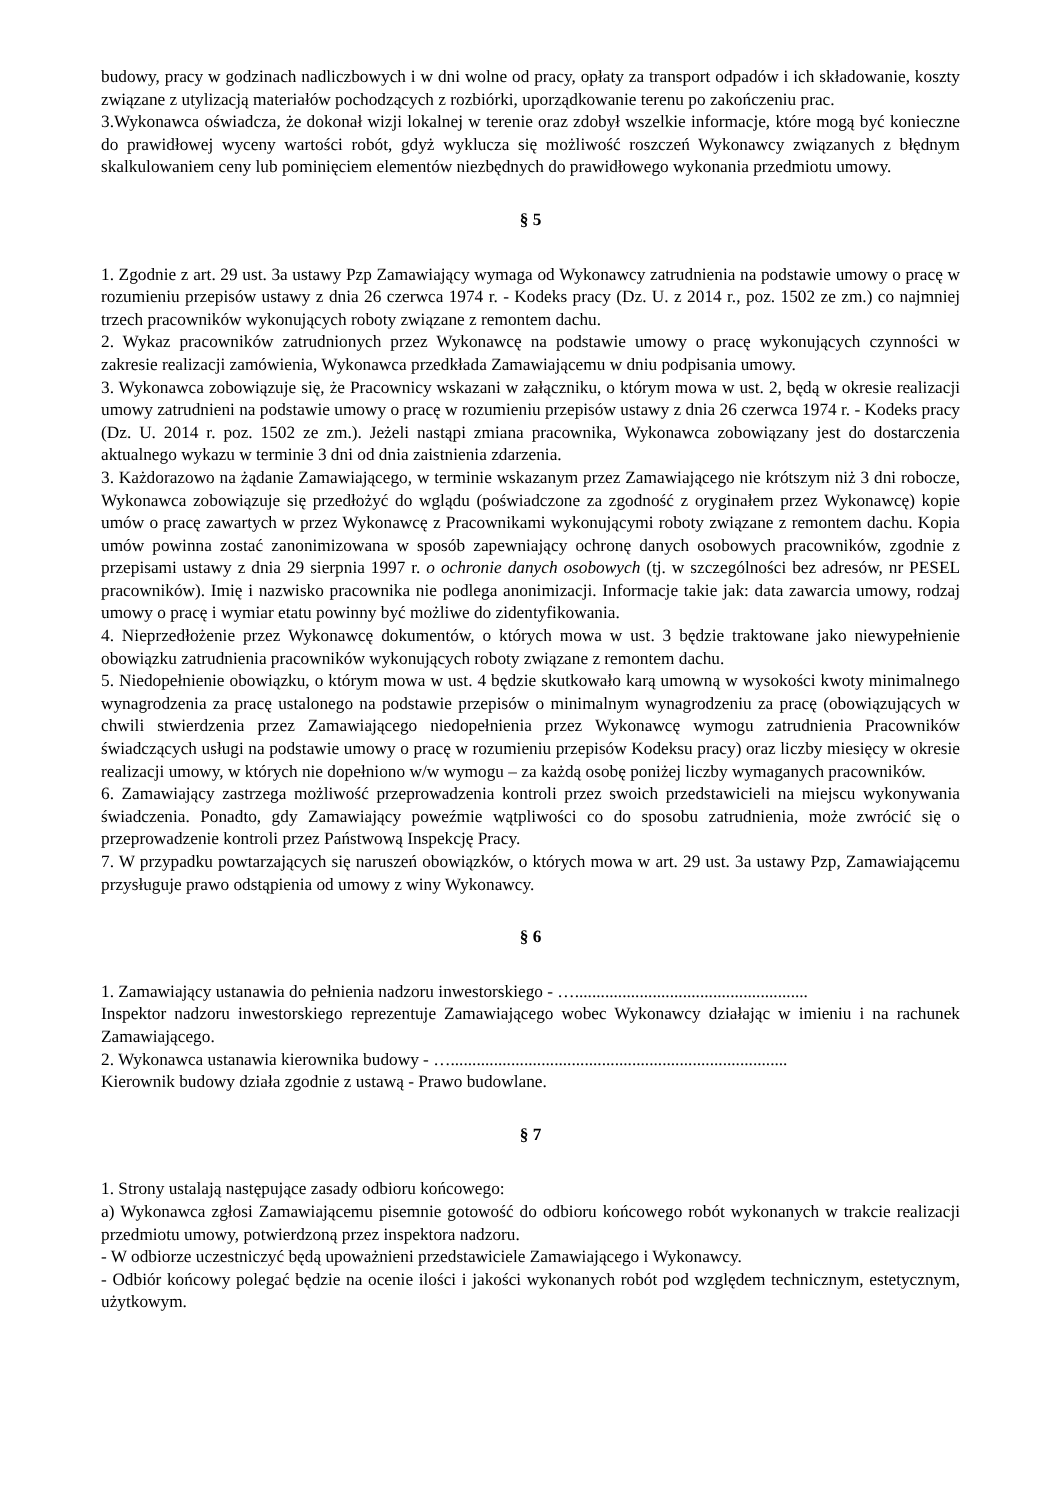budowy, pracy w godzinach nadliczbowych i w dni wolne od pracy, opłaty za transport odpadów i ich składowanie, koszty związane z utylizacją materiałów pochodzących z rozbiórki, uporządkowanie terenu po zakończeniu prac.
3.Wykonawca oświadcza, że dokonał wizji lokalnej w terenie oraz zdobył wszelkie informacje, które mogą być konieczne do prawidłowej wyceny wartości robót, gdyż wyklucza się możliwość roszczeń Wykonawcy związanych z błędnym skalkulowaniem ceny lub pominięciem elementów niezbędnych do prawidłowego wykonania przedmiotu umowy.
§ 5
1. Zgodnie z art. 29 ust. 3a ustawy Pzp Zamawiający wymaga od Wykonawcy zatrudnienia na podstawie umowy o pracę w rozumieniu przepisów ustawy z dnia 26 czerwca 1974 r. - Kodeks pracy (Dz. U. z 2014 r., poz. 1502 ze zm.) co najmniej trzech pracowników wykonujących roboty związane z remontem dachu.
2. Wykaz pracowników zatrudnionych przez Wykonawcę na podstawie umowy o pracę wykonujących czynności w zakresie realizacji zamówienia, Wykonawca przedkłada Zamawiającemu w dniu podpisania umowy.
3. Wykonawca zobowiązuje się, że Pracownicy wskazani w załączniku, o którym mowa w ust. 2, będą w okresie realizacji umowy zatrudnieni na podstawie umowy o pracę w rozumieniu przepisów ustawy z dnia 26 czerwca 1974 r. - Kodeks pracy (Dz. U. 2014 r. poz. 1502 ze zm.). Jeżeli nastąpi zmiana pracownika, Wykonawca zobowiązany jest do dostarczenia aktualnego wykazu w terminie 3 dni od dnia zaistnienia zdarzenia.
3. Każdorazowo na żądanie Zamawiającego, w terminie wskazanym przez Zamawiającego nie krótszym niż 3 dni robocze, Wykonawca zobowiązuje się przedłożyć do wglądu (poświadczone za zgodność z oryginałem przez Wykonawcę) kopie umów o pracę zawartych w przez Wykonawcę z Pracownikami wykonującymi roboty związane z remontem dachu. Kopia umów powinna zostać zanonimizowana w sposób zapewniający ochronę danych osobowych pracowników, zgodnie z przepisami ustawy z dnia 29 sierpnia 1997 r. o ochronie danych osobowych (tj. w szczególności bez adresów, nr PESEL pracowników). Imię i nazwisko pracownika nie podlega anonimizacji. Informacje takie jak: data zawarcia umowy, rodzaj umowy o pracę i wymiar etatu powinny być możliwe do zidentyfikowania.
4. Nieprzedłożenie przez Wykonawcę dokumentów, o których mowa w ust. 3 będzie traktowane jako niewypełnienie obowiązku zatrudnienia pracowników wykonujących roboty związane z remontem dachu.
5. Niedopełnienie obowiązku, o którym mowa w ust. 4 będzie skutkowało karą umowną w wysokości kwoty minimalnego wynagrodzenia za pracę ustalonego na podstawie przepisów o minimalnym wynagrodzeniu za pracę (obowiązujących w chwili stwierdzenia przez Zamawiającego niedopełnienia przez Wykonawcę wymogu zatrudnienia Pracowników świadczących usługi na podstawie umowy o pracę w rozumieniu przepisów Kodeksu pracy) oraz liczby miesięcy w okresie realizacji umowy, w których nie dopełniono w/w wymogu – za każdą osobę poniżej liczby wymaganych pracowników.
6. Zamawiający zastrzega możliwość przeprowadzenia kontroli przez swoich przedstawicieli na miejscu wykonywania świadczenia. Ponadto, gdy Zamawiający poweźmie wątpliwości co do sposobu zatrudnienia, może zwrócić się o przeprowadzenie kontroli przez Państwową Inspekcję Pracy.
7. W przypadku powtarzających się naruszeń obowiązków, o których mowa w art. 29 ust. 3a ustawy Pzp, Zamawiającemu przysługuje prawo odstąpienia od umowy z winy Wykonawcy.
§ 6
1. Zamawiający ustanawia do pełnienia nadzoru inwestorskiego - …......................................................
Inspektor nadzoru inwestorskiego reprezentuje Zamawiającego wobec Wykonawcy działając w imieniu i na rachunek Zamawiającego.
2. Wykonawca ustanawia kierownika budowy - …..............................................................................
Kierownik budowy działa zgodnie z ustawą - Prawo budowlane.
§ 7
1. Strony ustalają następujące zasady odbioru końcowego:
a) Wykonawca zgłosi Zamawiającemu pisemnie gotowość do odbioru końcowego robót wykonanych w trakcie realizacji przedmiotu umowy, potwierdzoną przez inspektora nadzoru.
- W odbiorze uczestniczyć będą upoważnieni przedstawiciele Zamawiającego i Wykonawcy.
- Odbiór końcowy polegać będzie na ocenie ilości i jakości wykonanych robót pod względem technicznym, estetycznym, użytkowym.